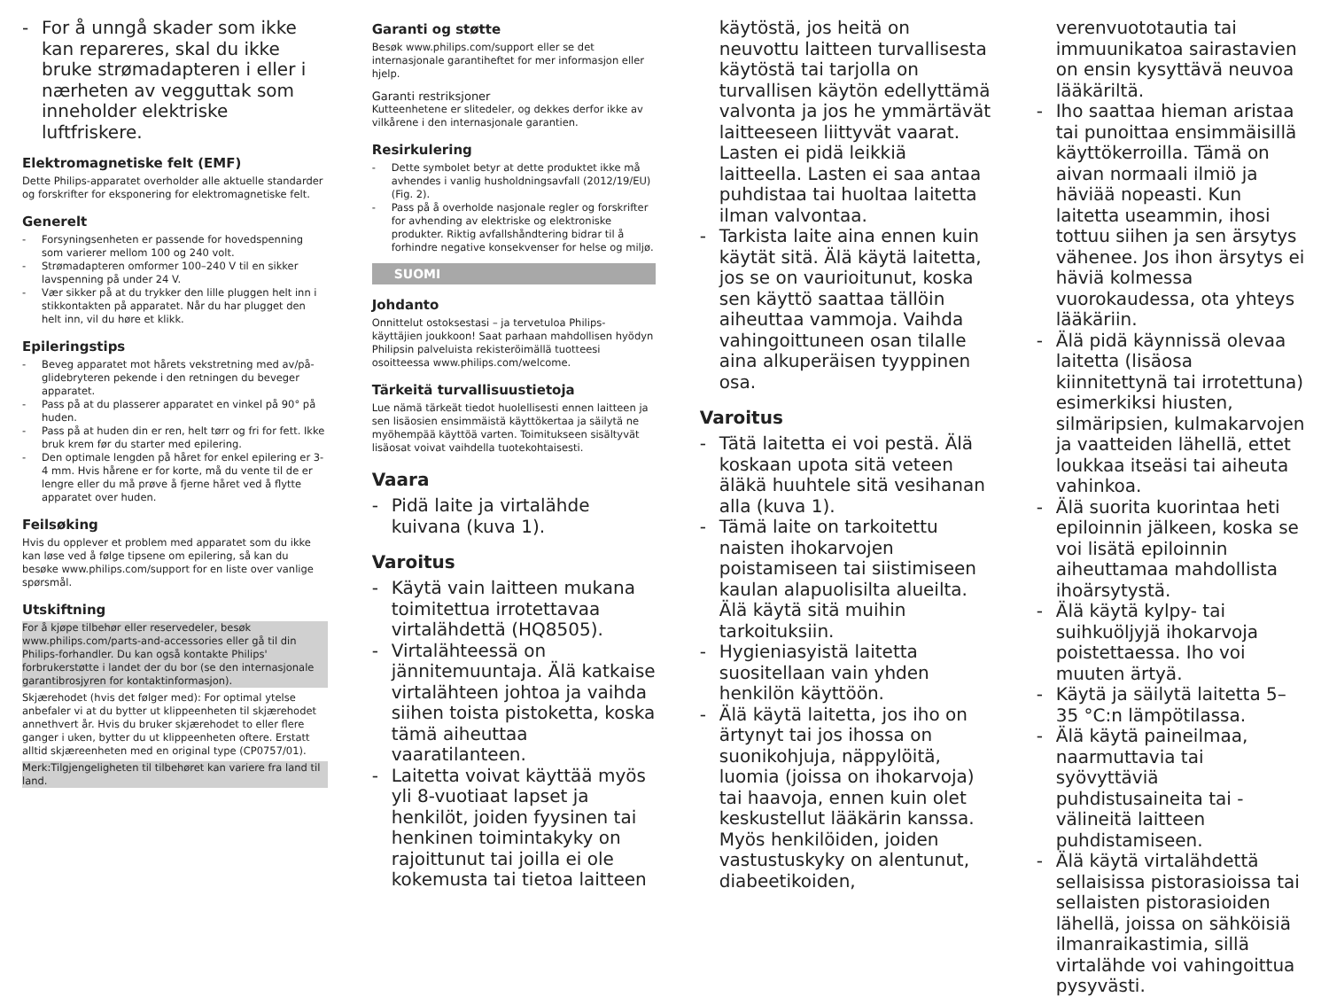- For å unngå skader som ikke kan repareres, skal du ikke bruke strømadapteren i eller i nærheten av vegguttak som inneholder elektriske luftfriskere.
Elektromagnetiske felt (EMF)
Dette Philips-apparatet overholder alle aktuelle standarder og forskrifter for eksponering for elektromagnetiske felt.
Generelt
- Forsyningsenheten er passende for hovedspenning som varierer mellom 100 og 240 volt.
- Strømadapteren omformer 100–240 V til en sikker lavspenning på under 24 V.
- Vær sikker på at du trykker den lille pluggen helt inn i stikkontakten på apparatet. Når du har plugget den helt inn, vil du høre et klikk.
Epileringstips
- Beveg apparatet mot hårets vekstretning med av/på-glidebryteren pekende i den retningen du beveger apparatet.
- Pass på at du plasserer apparatet en vinkel på 90° på huden.
- Pass på at huden din er ren, helt tørr og fri for fett. Ikke bruk krem før du starter med epilering.
- Den optimale lengden på håret for enkel epilering er 3-4 mm. Hvis hårene er for korte, må du vente til de er lengre eller du må prøve å fjerne håret ved å flytte apparatet over huden.
Feilsøking
Hvis du opplever et problem med apparatet som du ikke kan løse ved å følge tipsene om epilering, så kan du besøke www.philips.com/support for en liste over vanlige spørsmål.
Utskiftning
For å kjøpe tilbehør eller reservedeler, besøk www.philips.com/parts-and-accessories eller gå til din Philips-forhandler. Du kan også kontakte Philips' forbrukerstøtte i landet der du bor (se den internasjonale garantibrosjyren for kontaktinformasjon).
Skjærehodet (hvis det følger med): For optimal ytelse anbefaler vi at du bytter ut klippeenheten til skjærehodet annethvert år. Hvis du bruker skjærehodet to eller flere ganger i uken, bytter du ut klippeenheten oftere. Erstatt alltid skjæreenheten med en original type (CP0757/01).
Merk:Tilgjengeligheten til tilbehøret kan variere fra land til land.
Garanti og støtte
Besøk www.philips.com/support eller se det internasjonale garantiheftet for mer informasjon eller hjelp.
Garanti restriksjoner
Kutteenhetene er slitedeler, og dekkes derfor ikke av vilkårene i den internasjonale garantien.
Resirkulering
- Dette symbolet betyr at dette produktet ikke må avhendes i vanlig husholdningsavfall (2012/19/EU) (Fig. 2).
- Pass på å overholde nasjonale regler og forskrifter for avhending av elektriske og elektroniske produkter. Riktig avfallshåndtering bidrar til å forhindre negative konsekvenser for helse og miljø.
SUOMI
Johdanto
Onnittelut ostoksestasi – ja tervetuloa Philips-käyttäjien joukkoon! Saat parhaan mahdollisen hyödyn Philipsin palveluista rekisteröimällä tuotteesi osoitteessa www.philips.com/welcome.
Tärkeitä turvallisuustietoja
Lue nämä tärkeät tiedot huolellisesti ennen laitteen ja sen lisäosien ensimmäistä käyttökertaa ja säilytä ne myöhempää käyttöä varten. Toimitukseen sisältyvät lisäosat voivat vaihdella tuotekohtaisesti.
Vaara
- Pidä laite ja virtalähde kuivana (kuva 1).
Varoitus
- Käytä vain laitteen mukana toimitettua irrotettavaa virtalähdettä (HQ8505).
- Virtalähteessä on jännitemuuntaja. Älä katkaise virtalähteen johtoa ja vaihda siihen toista pistoketta, koska tämä aiheuttaa vaaratilanteen.
- Laitetta voivat käyttää myös yli 8-vuotiaat lapset ja henkilöt, joiden fyysinen tai henkinen toimintakyky on rajoittunut tai joilla ei ole kokemusta tai tietoa laitteen
käytöstä, jos heitä on neuvottu laitteen turvallisesta käytöstä tai tarjolla on turvallisen käytön edellyttämä valvonta ja jos he ymmärtävät laitteeseen liittyvät vaarat. Lasten ei pidä leikkiä laitteella. Lasten ei saa antaa puhdistaa tai huoltaa laitetta ilman valvontaa.
- Tarkista laite aina ennen kuin käytät sitä. Älä käytä laitetta, jos se on vaurioitunut, koska sen käyttö saattaa tällöin aiheuttaa vammoja. Vaihda vahingoittuneen osan tilalle aina alkuperäisen tyyppinen osa.
Varoitus
- Tätä laitetta ei voi pestä. Älä koskaan upota sitä veteen äläkä huuhtele sitä vesihanan alla (kuva 1).
- Tämä laite on tarkoitettu naisten ihokarvojen poistamiseen tai siistimiseen kaulan alapuolisilta alueilta. Älä käytä sitä muihin tarkoituksiin.
- Hygieniasyistä laitetta suositellaan vain yhden henkilön käyttöön.
- Älä käytä laitetta, jos iho on ärtynyt tai jos ihossa on suonikohjuja, näppylöitä, luomia (joissa on ihokarvoja) tai haavoja, ennen kuin olet keskustellut lääkärin kanssa. Myös henkilöiden, joiden vastustuskyky on alentunut, diabeetikoiden,
verenvuototautia tai immuunikatoa sairastavien on ensin kysyttävä neuvoa lääkäriltä.
- Iho saattaa hieman aristaa tai punoittaa ensimmäisillä käyttökerroilla. Tämä on aivan normaali ilmiö ja häviää nopeasti. Kun laitetta useammin, ihosi tottuu siihen ja sen ärsytys vähenee. Jos ihon ärsytys ei häviä kolmessa vuorokaudessa, ota yhteys lääkäriin.
- Älä pidä käynnissä olevaa laitetta (lisäosa kiinnitettynä tai irrotettuna) esimerkiksi hiusten, silmäripsien, kulmakarvojen ja vaatteiden lähellä, ettet loukkaa itseäsi tai aiheuta vahinkoa.
- Älä suorita kuorintaa heti epiloinnin jälkeen, koska se voi lisätä epiloinnin aiheuttamaa mahdollista ihoärsytystä.
- Älä käytä kylpy- tai suihkuöljyjä ihokarvoja poistettaessa. Iho voi muuten ärtyä.
- Käytä ja säilytä laitetta 5–35 °C:n lämpötilassa.
- Älä käytä paineilmaa, naarmuttavia tai syövyttäviä puhdistusaineita tai -välineitä laitteen puhdistamiseen.
- Älä käytä virtalähdettä sellaisissa pistorasioissa tai sellaisten pistorasioiden lähellä, joissa on sähköisiä ilmanraikastimia, sillä virtalähde voi vahingoittua pysyvästi.